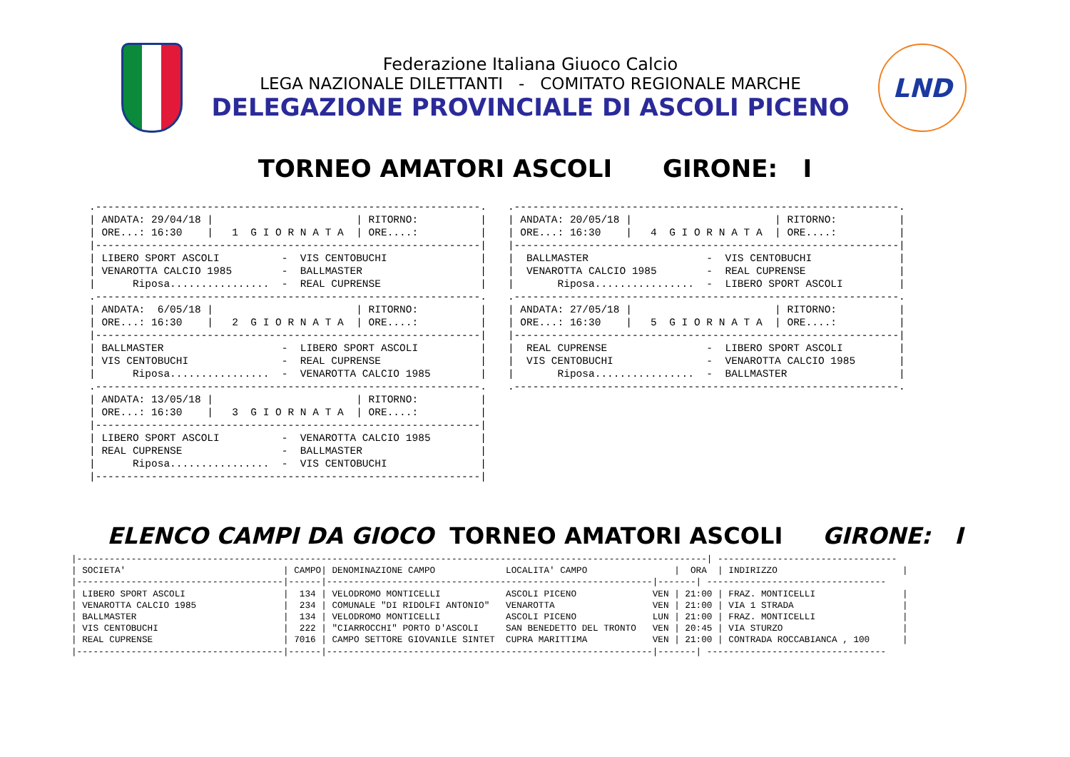Federazione Italiana Giuoco Calcio
LEGA NAZIONALE DILETTANTI - COMITATO REGIONALE MARCHE
DELEGAZIONE PROVINCIALE DI ASCOLI PICENO
LND
TORNEO AMATORI ASCOLI GIRONE: I
.--------------------------------------------------------------.
| ANDATA: 29/04/18 |                       | RITORNO:          |
| ORE...: 16:30    |   1  G I O R N A T A  | ORE....:          |
|--------------------------------------------------------------|
| LIBERO SPORT ASCOLI          -  VIS CENTOBUCHI               |
| VENAROTTA CALCIO 1985        -  BALLMASTER                   |
|      Riposa................  -  REAL CUPRENSE                |
.--------------------------------------------------------------.
| ANDATA:  6/05/18 |                       | RITORNO:          |
| ORE...: 16:30    |   2  G I O R N A T A  | ORE....:          |
|--------------------------------------------------------------|
| BALLMASTER                   -  LIBERO SPORT ASCOLI          |
| VIS CENTOBUCHI               -  REAL CUPRENSE                |
|      Riposa................  -  VENAROTTA CALCIO 1985        |
.--------------------------------------------------------------.
| ANDATA: 13/05/18 |                       | RITORNO:          |
| ORE...: 16:30    |   3  G I O R N A T A  | ORE....:          |
|--------------------------------------------------------------|
| LIBERO SPORT ASCOLI          -  VENAROTTA CALCIO 1985        |
| REAL CUPRENSE                -  BALLMASTER                   |
|      Riposa................  -  VIS CENTOBUCHI               |
|--------------------------------------------------------------|
.--------------------------------------------------------------.
| ANDATA: 20/05/18 |                       | RITORNO:          |
| ORE...: 16:30    |   4  G I O R N A T A  | ORE....:          |
|--------------------------------------------------------------|
|  BALLMASTER                   -  VIS CENTOBUCHI              |
|  VENAROTTA CALCIO 1985        -  REAL CUPRENSE               |
|       Riposa................  -  LIBERO SPORT ASCOLI         |
.--------------------------------------------------------------.
| ANDATA: 27/05/18 |                       | RITORNO:          |
| ORE...: 16:30    |   5  G I O R N A T A  | ORE....:          |
|--------------------------------------------------------------|
|  REAL CUPRENSE                -  LIBERO SPORT ASCOLI         |
|  VIS CENTOBUCHI               -  VENAROTTA CALCIO 1985       |
|       Riposa................  -  BALLMASTER                  |
.--------------------------------------------------------------.
ELENCO CAMPI DA GIOCO TORNEO AMATORI ASCOLI GIRONE: I
|--------------------------------------------------------------------------------------------------------------------| ---------------------------------
| SOCIETA'                             | CAMPO| DENOMINAZIONE CAMPO             LOCALITA' CAMPO                |  ORA  | INDIRIZZO                       |
|--------------------------------------|------|------------------------------------------------------------|-------| ---------------------------------
| LIBERO SPORT ASCOLI                  |  134 | VELODROMO MONTICELLI            ASCOLI PICENO              VEN | 21:00 | FRAZ. MONTICELLI                |
| VENAROTTA CALCIO 1985                |  234 | COMUNALE "DI RIDOLFI ANTONIO"   VENAROTTA                  VEN | 21:00 | VIA 1 STRADA                    |
| BALLMASTER                           |  134 | VELODROMO MONTICELLI            ASCOLI PICENO              LUN | 21:00 | FRAZ. MONTICELLI                |
| VIS CENTOBUCHI                       |  222 | "CIARROCCHI" PORTO D'ASCOLI     SAN BENEDETTO DEL TRONTO   VEN | 20:45 | VIA STURZO                      |
| REAL CUPRENSE                        | 7016 | CAMPO SETTORE GIOVANILE SINTET  CUPRA MARITTIMA            VEN | 21:00 | CONTRADA ROCCABIANCA , 100      |
|--------------------------------------|------|------------------------------------------------------------|-------| ---------------------------------